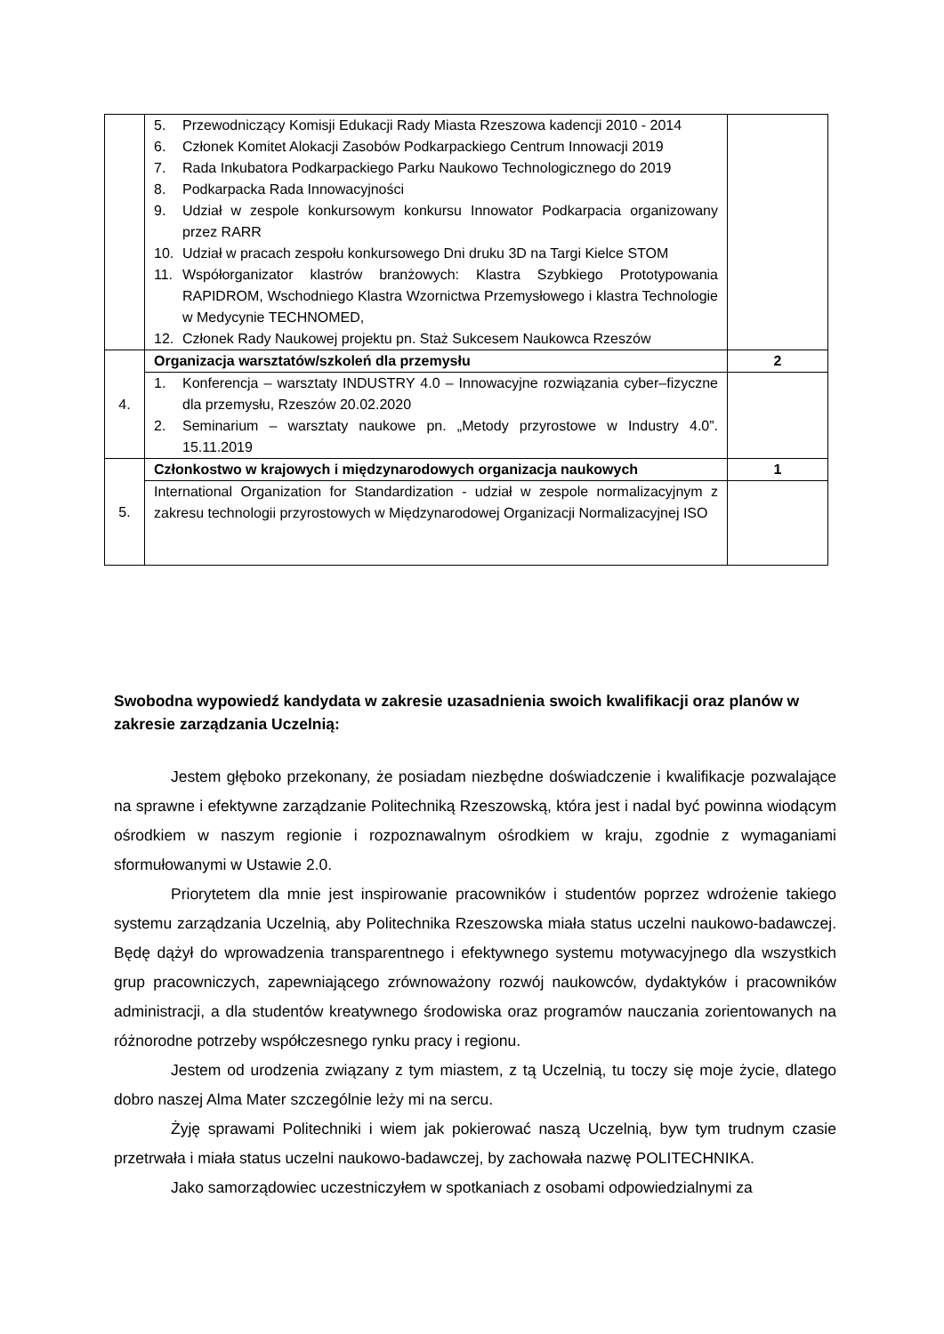| | 5. Przewodniczący Komisji Edukacji Rady Miasta Rzeszowa kadencji 2010 - 2014 6. Członek Komitet Alokacji Zasobów Podkarpackiego Centrum Innowacji 2019 7. Rada Inkubatora Podkarpackiego Parku Naukowo Technologicznego do 2019 8. Podkarpacka Rada Innowacyjności 9. Udział w zespole konkursowym konkursu Innowator Podkarpacia organizowany przez RARR 10. Udział w pracach zespołu konkursowego Dni druku 3D na Targi Kielce STOM 11. Współorganizator klastrów branżowych: Klastra Szybkiego Prototypowania RAPIDROM, Wschodniego Klastra Wzornictwa Przemysłowego i klastra Technologie w Medycynie TECHNOMED, 12. Członek Rady Naukowej projektu pn. Staż Sukcesem Naukowca Rzeszów | |
| 4. | Organizacja warsztatów/szkoleń dla przemysłu | 2 |
| | 1. Konferencja – warsztaty INDUSTRY 4.0 – Innowacyjne rozwiązania cyber–fizyczne dla przemysłu, Rzeszów 20.02.2020 2. Seminarium – warsztaty naukowe pn. „Metody przyrostowe w Industry 4.0”. 15.11.2019 | |
| 5. | Członkostwo w krajowych i międzynarodowych organizacja naukowych | 1 |
| | International Organization for Standardization - udział w zespole normalizacyjnym z zakresu technologii przyrostowych w Międzynarodowej Organizacji Normalizacyjnej ISO | |
Swobodna wypowiedź kandydata w zakresie uzasadnienia swoich kwalifikacji oraz planów w zakresie zarządzania Uczelnią:
Jestem głęboko przekonany, że posiadam niezbędne doświadczenie i kwalifikacje pozwalające na sprawne i efektywne zarządzanie Politechniką Rzeszowską, która jest i nadal być powinna wiodącym ośrodkiem w naszym regionie i rozpoznawalnym ośrodkiem w kraju, zgodnie z wymaganiami sformułowanymi w Ustawie 2.0.
Priorytetem dla mnie jest inspirowanie pracowników i studentów poprzez wdrożenie takiego systemu zarządzania Uczelnią, aby Politechnika Rzeszowska miała status uczelni naukowo-badawczej. Będę dążył do wprowadzenia transparentnego i efektywnego systemu motywacyjnego dla wszystkich grup pracowniczych, zapewniającego zrównoważony rozwój naukowców, dydaktyków i pracowników administracji, a dla studentów kreatywnego środowiska oraz programów nauczania zorientowanych na różnorodne potrzeby współczesnego rynku pracy i regionu.
Jestem od urodzenia związany z tym miastem, z tą Uczelnią, tu toczy się moje życie, dlatego dobro naszej Alma Mater szczególnie leży mi na sercu.
Żyję sprawami Politechniki i wiem jak pokierować naszą Uczelnią, byw tym trudnym czasie przetrwała i miała status uczelni naukowo-badawczej, by zachowała nazwę POLITECHNIKA.
Jako samorządowiec uczestniczyłem w spotkaniach z osobami odpowiedzialnymi za